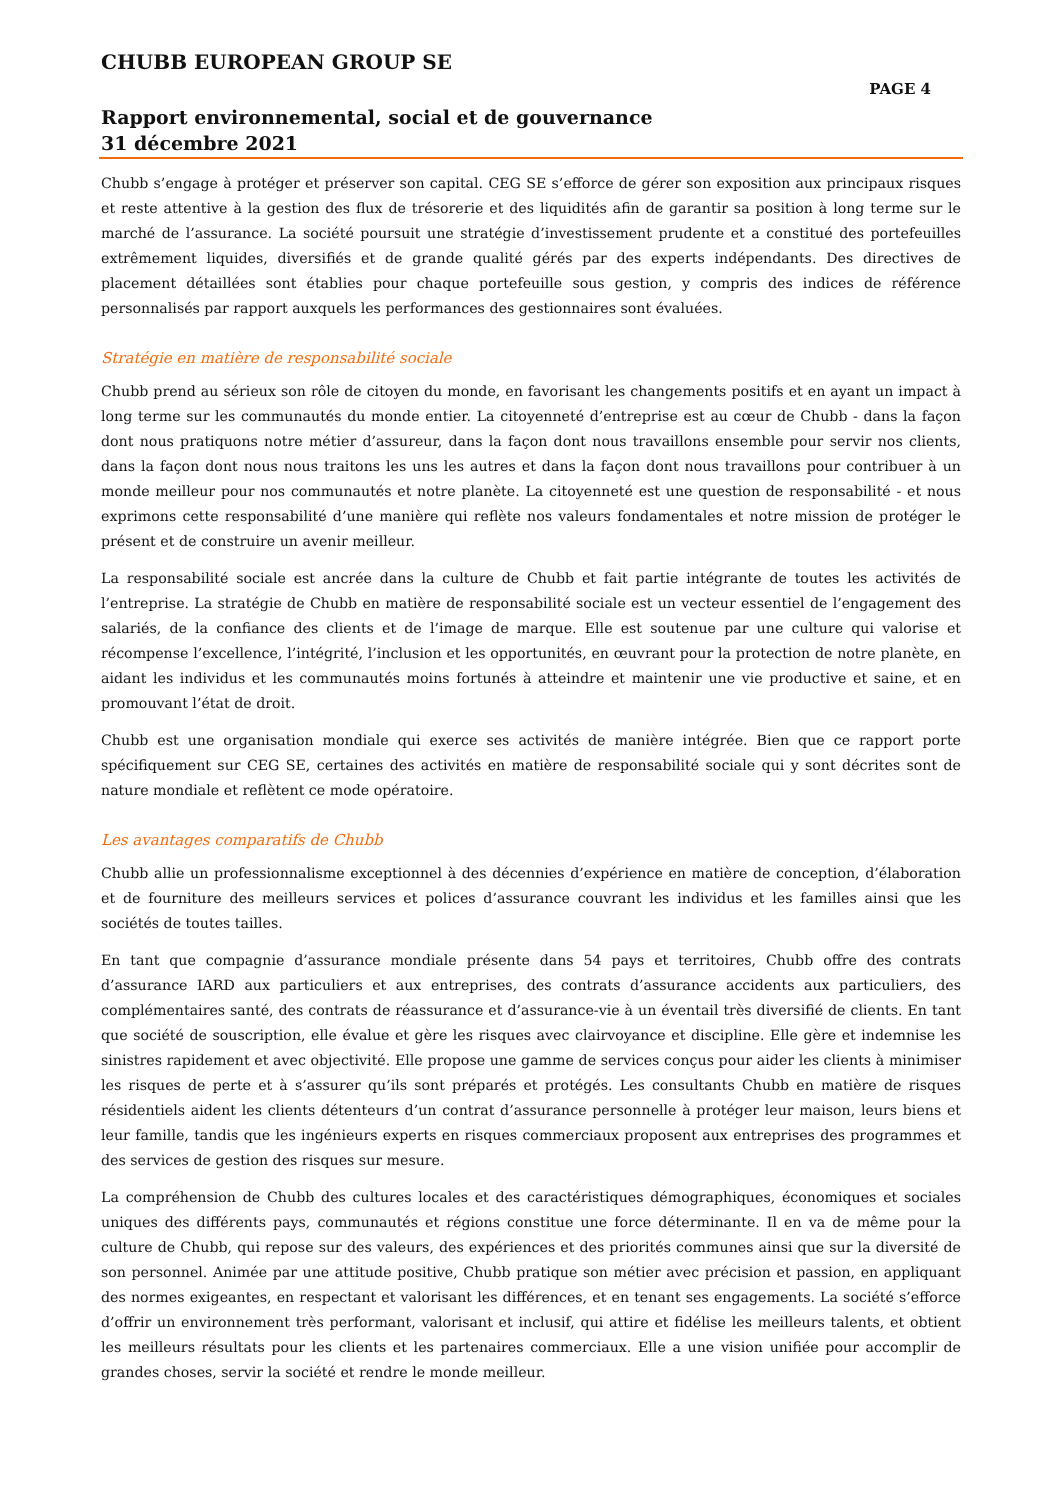CHUBB EUROPEAN GROUP SE
PAGE 4
Rapport environnemental, social et de gouvernance
31 décembre 2021
Chubb s’engage à protéger et préserver son capital. CEG SE s’efforce de gérer son exposition aux principaux risques et reste attentive à la gestion des flux de trésorerie et des liquidités afin de garantir sa position à long terme sur le marché de l’assurance. La société poursuit une stratégie d’investissement prudente et a constitué des portefeuilles extrêmement liquides, diversifiés et de grande qualité gérés par des experts indépendants. Des directives de placement détaillées sont établies pour chaque portefeuille sous gestion, y compris des indices de référence personnalisés par rapport auxquels les performances des gestionnaires sont évaluées.
Stratégie en matière de responsabilité sociale
Chubb prend au sérieux son rôle de citoyen du monde, en favorisant les changements positifs et en ayant un impact à long terme sur les communautés du monde entier. La citoyenneté d’entreprise est au cœur de Chubb - dans la façon dont nous pratiquons notre métier d’assureur, dans la façon dont nous travaillons ensemble pour servir nos clients, dans la façon dont nous nous traitons les uns les autres et dans la façon dont nous travaillons pour contribuer à un monde meilleur pour nos communautés et notre planète. La citoyenneté est une question de responsabilité - et nous exprimons cette responsabilité d’une manière qui reflète nos valeurs fondamentales et notre mission de protéger le présent et de construire un avenir meilleur.
La responsabilité sociale est ancrée dans la culture de Chubb et fait partie intégrante de toutes les activités de l’entreprise. La stratégie de Chubb en matière de responsabilité sociale est un vecteur essentiel de l’engagement des salariés, de la confiance des clients et de l’image de marque. Elle est soutenue par une culture qui valorise et récompense l’excellence, l’intégrité, l’inclusion et les opportunités, en œuvrant pour la protection de notre planète, en aidant les individus et les communautés moins fortunés à atteindre et maintenir une vie productive et saine, et en promouvant l’état de droit.
Chubb est une organisation mondiale qui exerce ses activités de manière intégrée. Bien que ce rapport porte spécifiquement sur CEG SE, certaines des activités en matière de responsabilité sociale qui y sont décrites sont de nature mondiale et reflètent ce mode opératoire.
Les avantages comparatifs de Chubb
Chubb allie un professionnalisme exceptionnel à des décennies d’expérience en matière de conception, d’élaboration et de fourniture des meilleurs services et polices d’assurance couvrant les individus et les familles ainsi que les sociétés de toutes tailles.
En tant que compagnie d’assurance mondiale présente dans 54 pays et territoires, Chubb offre des contrats d’assurance IARD aux particuliers et aux entreprises, des contrats d’assurance accidents aux particuliers, des complémentaires santé, des contrats de réassurance et d’assurance-vie à un éventail très diversifié de clients. En tant que société de souscription, elle évalue et gère les risques avec clairvoyance et discipline. Elle gère et indemnise les sinistres rapidement et avec objectivité. Elle propose une gamme de services conçus pour aider les clients à minimiser les risques de perte et à s’assurer qu’ils sont préparés et protégés. Les consultants Chubb en matière de risques résidentiels aident les clients détenteurs d’un contrat d’assurance personnelle à protéger leur maison, leurs biens et leur famille, tandis que les ingénieurs experts en risques commerciaux proposent aux entreprises des programmes et des services de gestion des risques sur mesure.
La compréhension de Chubb des cultures locales et des caractéristiques démographiques, économiques et sociales uniques des différents pays, communautés et régions constitue une force déterminante. Il en va de même pour la culture de Chubb, qui repose sur des valeurs, des expériences et des priorités communes ainsi que sur la diversité de son personnel. Animée par une attitude positive, Chubb pratique son métier avec précision et passion, en appliquant des normes exigeantes, en respectant et valorisant les différences, et en tenant ses engagements. La société s’efforce d’offrir un environnement très performant, valorisant et inclusif, qui attire et fidélise les meilleurs talents, et obtient les meilleurs résultats pour les clients et les partenaires commerciaux. Elle a une vision unifiée pour accomplir de grandes choses, servir la société et rendre le monde meilleur.